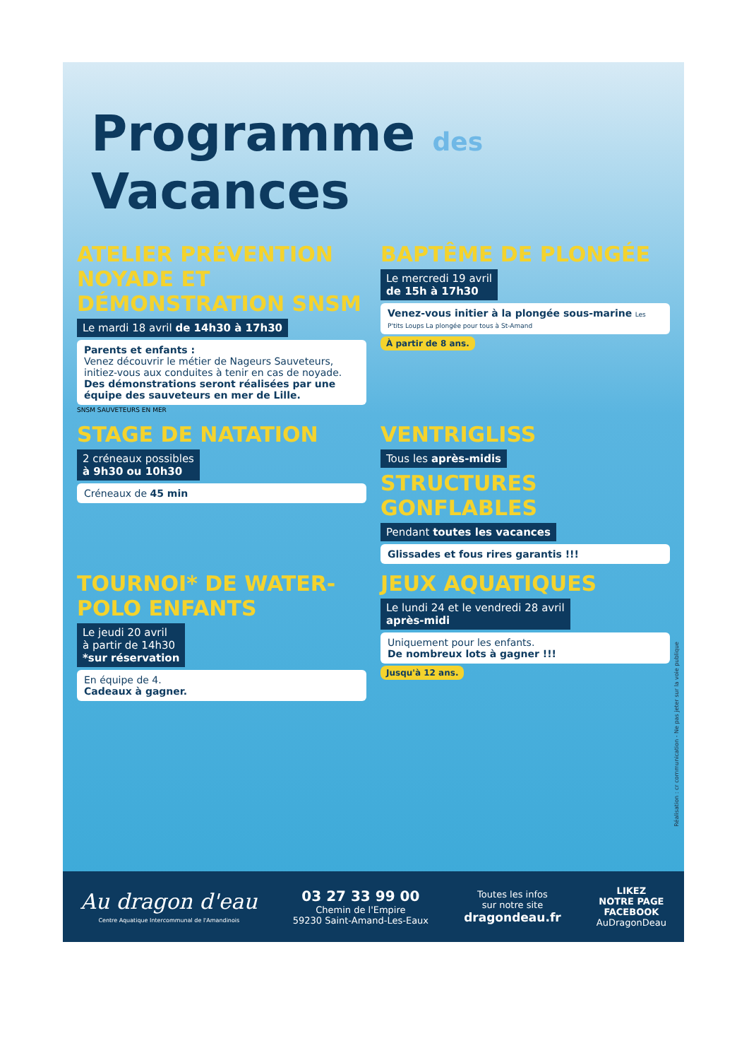Programme des Vacances
ATELIER PRÉVENTION NOYADE ET DÉMONSTRATION SNSM
Le mardi 18 avril de 14h30 à 17h30
Parents et enfants :
Venez découvrir le métier de Nageurs Sauveteurs, initiez-vous aux conduites à tenir en cas de noyade.
Des démonstrations seront réalisées par une équipe des sauveteurs en mer de Lille.
SNSM SAUVETEURS EN MER
BAPTÊME DE PLONGÉE
Le mercredi 19 avril
de 15h à 17h30
Venez-vous initier à la plongée sous-marine Les P'tits Loups La plongée pour tous à St-Amand
À partir de 8 ans.
STAGE DE NATATION
2 créneaux possibles
à 9h30 ou 10h30
Créneaux de 45 min
VENTRIGLISS
Tous les après-midis
STRUCTURES GONFLABLES
Pendant toutes les vacances
Glissades et fous rires garantis !!!
TOURNOI* DE WATER-POLO ENFANTS
Le jeudi 20 avril
à partir de 14h30
*sur réservation
En équipe de 4.
Cadeaux à gagner.
JEUX AQUATIQUES
Le lundi 24 et le vendredi 28 avril
après-midi
Uniquement pour les enfants.
De nombreux lots à gagner !!!
Jusqu'à 12 ans.
Réalisation : cr communication - Ne pas jeter sur la voie publique
Au dragon d'eau
Centre Aquatique Intercommunal de l'Amandinois
03 27 33 99 00
Chemin de l'Empire
59230 Saint-Amand-Les-Eaux
Toutes les infos
sur notre site
dragondeau.fr
LIKEZ
NOTRE PAGE
FACEBOOK
AuDragonDeau